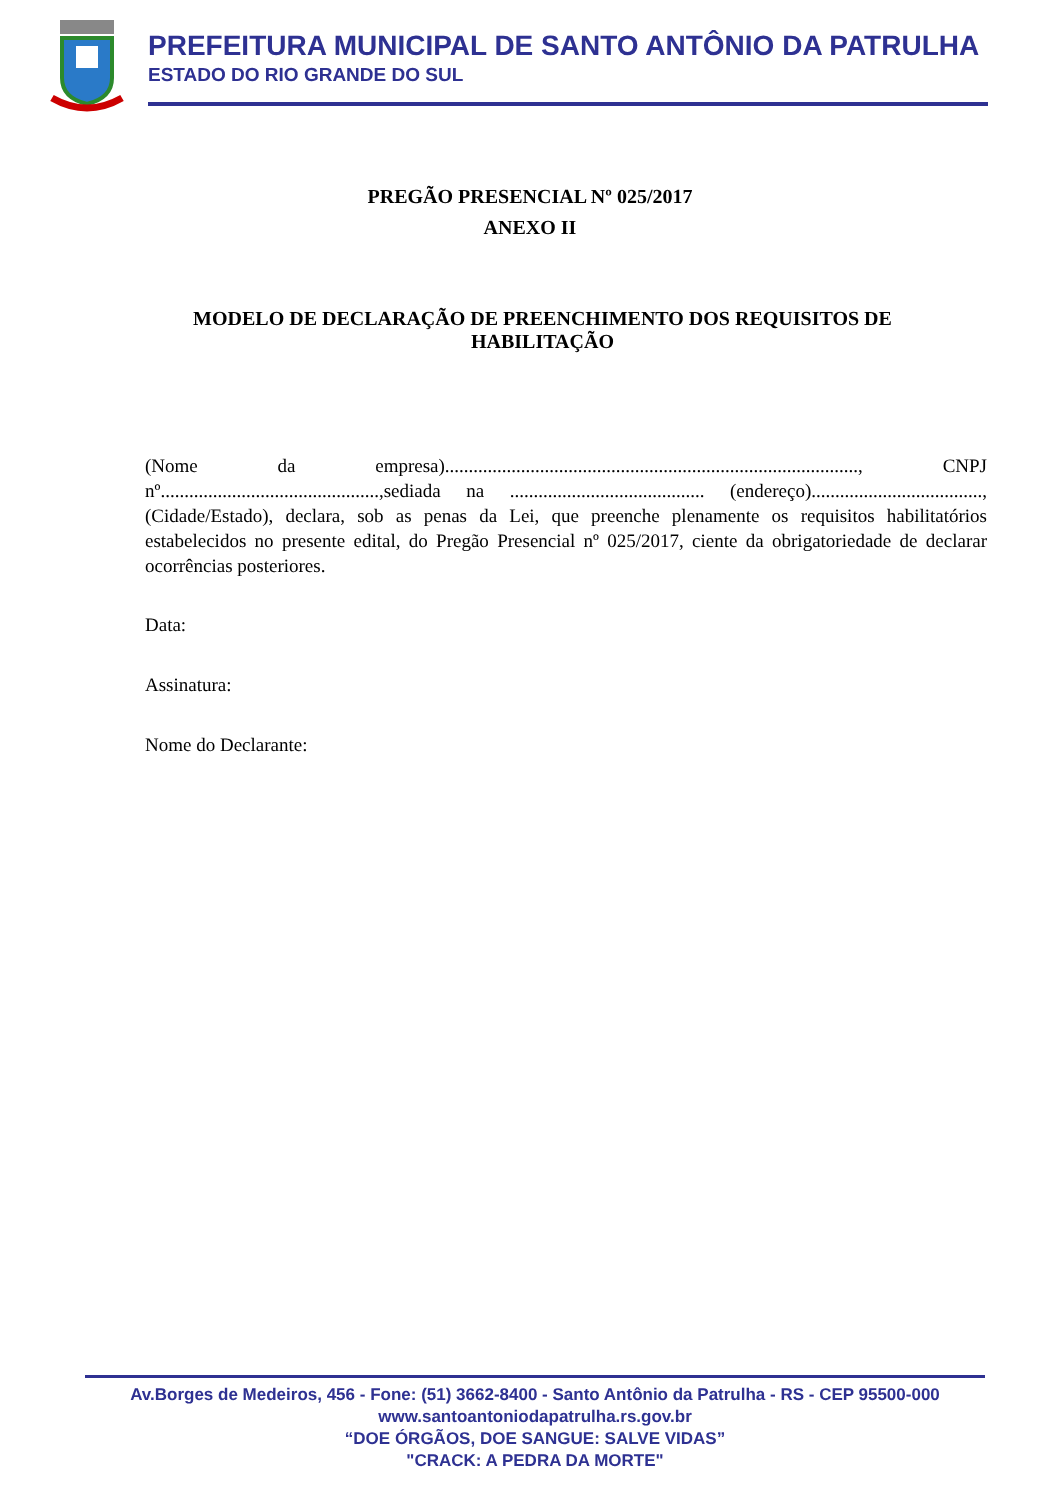PREFEITURA MUNICIPAL DE SANTO ANTÔNIO DA PATRULHA
ESTADO DO RIO GRANDE DO SUL
PREGÃO PRESENCIAL Nº 025/2017
ANEXO II
MODELO DE DECLARAÇÃO DE PREENCHIMENTO DOS REQUISITOS DE HABILITAÇÃO
(Nome da empresa)......................................................................................., CNPJ nº..............................................,sediada na ......................................... (endereço)...................................., (Cidade/Estado), declara, sob as penas da Lei, que preenche plenamente os requisitos habilitatórios estabelecidos no presente edital, do Pregão Presencial nº 025/2017, ciente da obrigatoriedade de declarar ocorrências posteriores.
Data:
Assinatura:
Nome do Declarante:
Av.Borges de Medeiros, 456 - Fone: (51) 3662-8400 - Santo Antônio da Patrulha - RS - CEP 95500-000
www.santoantoniodapatrulha.rs.gov.br
“DOE ÓRGÃOS, DOE SANGUE: SALVE VIDAS”
"CRACK: A PEDRA DA MORTE"